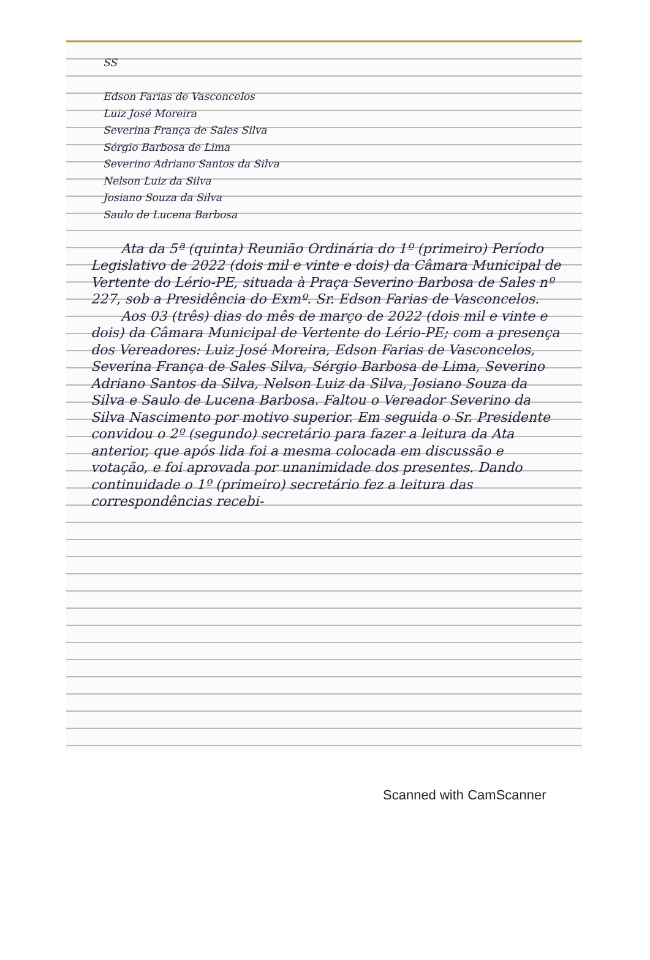SS
Edson Farias de Vasconcelos
Luiz José Moreira
Severina França de Sales Silva
Sérgio Barbosa de Lima
Severino Adriano Santos da Silva
Nelson Luiz da Silva
Josiano Souza da Silva
Saulo de Lucena Barbosa
Ata da 5ª (quinta) Reunião Ordinária do 1º (primeiro) Período Legislativo de 2022 (dois mil e vinte e dois) da Câmara Municipal de Vertente do Lério-PE, situada à Praça Severino Barbosa de Sales nº 227, sob a Presidência do Exmº. Sr. Edson Farias de Vasconcelos.
Aos 03 (três) dias do mês de março de 2022 (dois mil e vinte e dois) da Câmara Municipal de Vertente do Lério-PE; com a presença dos Vereadores: Luiz José Moreira, Edson Farias de Vasconcelos, Severina França de Sales Silva, Sérgio Barbosa de Lima, Severino Adriano Santos da Silva, Nelson Luiz da Silva, Josiano Souza da Silva e Saulo de Lucena Barbosa. Faltou o Vereador Severino da Silva Nascimento por motivo superior. Em seguida o Sr. Presidente convidou o 2º (segundo) secretário para fazer a leitura da Ata anterior, que após lida foi a mesma colocada em discussão e votação, e foi aprovada por unanimidade dos presentes. Dando continuidade o 1º (primeiro) secretário fez a leitura das correspondências recebi-
Scanned with CamScanner